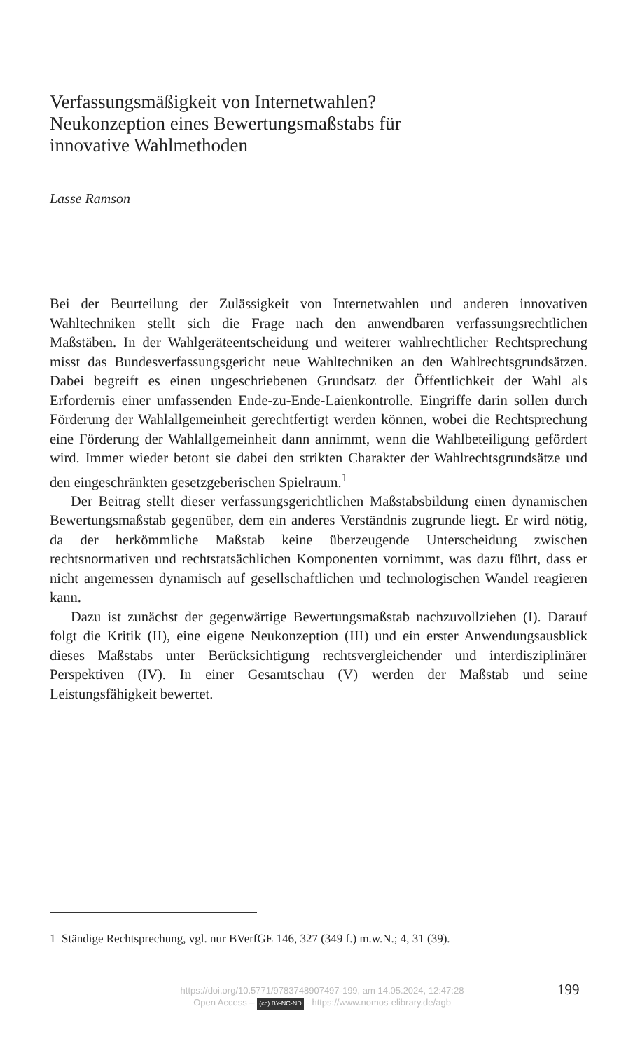Verfassungsmäßigkeit von Internetwahlen?
Neukonzeption eines Bewertungsmaßstabs für
innovative Wahlmethoden
Lasse Ramson
Bei der Beurteilung der Zulässigkeit von Internetwahlen und anderen innovativen Wahltechniken stellt sich die Frage nach den anwendbaren verfassungsrechtlichen Maßstäben. In der Wahlgeräteentscheidung und weiterer wahlrechtlicher Rechtsprechung misst das Bundesverfassungsgericht neue Wahltechniken an den Wahlrechtsgrundsätzen. Dabei begreift es einen ungeschriebenen Grundsatz der Öffentlichkeit der Wahl als Erfordernis einer umfassenden Ende-zu-Ende-Laienkontrolle. Eingriffe darin sollen durch Förderung der Wahlallgemeinheit gerechtfertigt werden können, wobei die Rechtsprechung eine Förderung der Wahlallgemeinheit dann annimmt, wenn die Wahlbeteiligung gefördert wird. Immer wieder betont sie dabei den strikten Charakter der Wahlrechtsgrundsätze und den eingeschränkten gesetzgeberischen Spielraum.<sup>1</sup>
Der Beitrag stellt dieser verfassungsgerichtlichen Maßstabsbildung einen dynamischen Bewertungsmaßstab gegenüber, dem ein anderes Verständnis zugrunde liegt. Er wird nötig, da der herkömmliche Maßstab keine überzeugende Unterscheidung zwischen rechtsnormativen und rechtstatsächlichen Komponenten vornimmt, was dazu führt, dass er nicht angemessen dynamisch auf gesellschaftlichen und technologischen Wandel reagieren kann.
Dazu ist zunächst der gegenwärtige Bewertungsmaßstab nachzuvollziehen (I). Darauf folgt die Kritik (II), eine eigene Neukonzeption (III) und ein erster Anwendungsausblick dieses Maßstabs unter Berücksichtigung rechtsvergleichender und interdisziplinärer Perspektiven (IV). In einer Gesamtschau (V) werden der Maßstab und seine Leistungsfähigkeit bewertet.
1 Ständige Rechtsprechung, vgl. nur BVerfGE 146, 327 (349 f.) m.w.N.; 4, 31 (39).
https://doi.org/10.5771/9783748907497-199, am 14.05.2024, 12:47:28
Open Access – (cc) BY-NC-ND - https://www.nomos-elibrary.de/agb
199